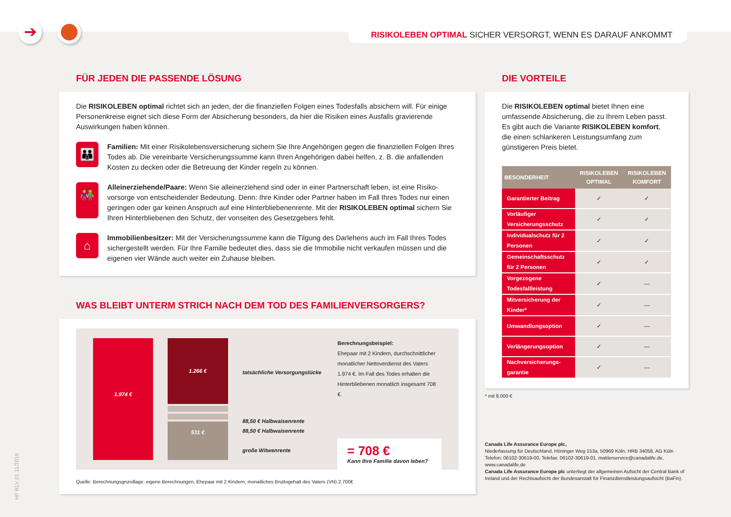➔ RISIKOLEBEN OPTIMAL SICHER VERSORGT, WENN ES DARAUF ANKOMMT
FÜR JEDEN DIE PASSENDE LÖSUNG
Die RISIKOLEBEN optimal richtet sich an jeden, der die finanziellen Folgen eines Todesfalls absichern will. Für einige Personenkreise eignet sich diese Form der Absicherung besonders, da hier die Risiken eines Ausfalls gravierende Auswirkungen haben können.
👪
Familien: Mit einer Risikolebensversicherung sichern Sie Ihre Angehörigen gegen die finanziellen Folgen Ihres Todes ab. Die vereinbarte Versicherungssumme kann Ihren Angehörigen dabei helfen, z. B. die anfallenden Kosten zu decken oder die Betreuung der Kinder regeln zu können.
👫
Alleinerziehende/Paare: Wenn Sie alleinerziehend sind oder in einer Partnerschaft leben, ist eine Risiko­vorsorge von entscheidender Bedeutung. Denn: Ihre Kinder oder Partner haben im Fall Ihres Todes nur einen geringen oder gar keinen Anspruch auf eine Hinterbliebenenrente. Mit der RISIKOLEBEN optimal sichern Sie Ihren Hinterbliebenen den Schutz, der vonseiten des Gesetzgebers fehlt.
⌂
Immobilienbesitzer: Mit der Versicherungssumme kann die Tilgung des Darlehens auch im Fall Ihres Todes sichergestellt werden. Für Ihre Familie bedeutet dies, dass sie die Immobilie nicht verkaufen müssen und die eigenen vier Wände auch weiter ein Zuhause bleiben.
WAS BLEIBT UNTERM STRICH NACH DEM TOD DES FAMILIENVERSORGERS?
1.974 €
1.266 €
531 €
tatsächliche Versorgungslücke
88,50 € Halbwaisenrente
88,50 € Halbwaisenrente
große Witwenrente
Berechnungsbeispiel:
Ehepaar mit 2 Kindern, durchschnittlicher monatlicher Nettoverdienst des Vaters 1.974 €. Im Fall des Todes erhalten die Hinterbliebenen monatlich insgesamt 708 €.
= 708 €
Kann Ihre Familie davon leben?
Quelle: Berechnungsgrundlage: eigene Berechnungen, Ehepaar mit 2 Kindern, monatliches Bruttogehalt des Vaters (VN) 2.700€
DIE VORTEILE
Die RISIKOLEBEN optimal bietet Ihnen eine umfassende Absicherung, die zu Ihrem Leben passt. Es gibt auch die Variante RISIKOLEBEN komfort, die einen schlankeren Leistungsumfang zum günstige­ren Preis bietet.
| BESONDERHEIT | RISIKOLEBEN OPTIMAL | RISIKOLEBEN KOMFORT |
| --- | --- | --- |
| Garantierter Beitrag | ✓ | ✓ |
| Vorläufiger Versicherungsschutz | ✓ | ✓ |
| Individualschutz für 2 Personen | ✓ | ✓ |
| Gemeinschaftsschutz für 2 Personen | ✓ | ✓ |
| Vorgezogene Todesfallleistung | ✓ | — |
| Mitversicherung der Kinder* | ✓ | — |
| Umwandlungsoption | ✓ | — |
| Verlängerungsoption | ✓ | — |
| Nachversicherungs­garantie | ✓ | — |
* mit 8.000 €
Canada Life Assurance Europe plc,
Niederlassung für Deutschland, Höninger Weg 153a, 50969 Köln, HRB 34058, AG Köln Telefon: 06102-30619-00, Telefax: 06102-30619-01, maklerservice@canadalife.de, www.canadalife.de
Canada Life Assurance Europe plc unterliegt der allgemeinen Aufsicht der Central Bank of Ireland und der Rechtsaufsicht der Bundesanstalt für Finanzdienstleistungsaufsicht (BaFin).
HF RLV 01 11/2016